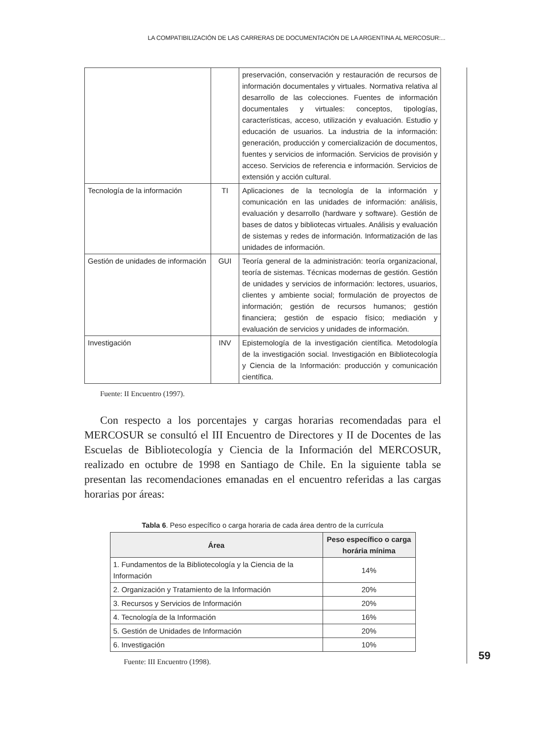LA COMPATIBILIZACIÓN DE LAS CARRERAS DE DOCUMENTACIÓN DE LA ARGENTINA AL MERCOSUR:...
| | | preservación, conservación y restauración de recursos de información documentales y virtuales. Normativa relativa al desarrollo de las colecciones. Fuentes de información documentales y virtuales: conceptos, tipologías, características, acceso, utilización y evaluación. Estudio y educación de usuarios. La industria de la información: generación, producción y comercialización de documentos, fuentes y servicios de información. Servicios de provisión y acceso. Servicios de referencia e información. Servicios de extensión y acción cultural. |
| Tecnología de la información | TI | Aplicaciones de la tecnología de la información y comunicación en las unidades de información: análisis, evaluación y desarrollo (hardware y software). Gestión de bases de datos y bibliotecas virtuales. Análisis y evaluación de sistemas y redes de información. Informatización de las unidades de información. |
| Gestión de unidades de información | GUI | Teoría general de la administración: teoría organizacional, teoría de sistemas. Técnicas modernas de gestión. Gestión de unidades y servicios de información: lectores, usuarios, clientes y ambiente social; formulación de proyectos de información; gestión de recursos humanos; gestión financiera; gestión de espacio físico; mediación y evaluación de servicios y unidades de información. |
| Investigación | INV | Epistemología de la investigación científica. Metodología de la investigación social. Investigación en Bibliotecología y Ciencia de la Información: producción y comunicación científica. |
Fuente: II Encuentro (1997).
Con respecto a los porcentajes y cargas horarias recomendadas para el MERCOSUR se consultó el III Encuentro de Directores y II de Docentes de las Escuelas de Bibliotecología y Ciencia de la Información del MERCOSUR, realizado en octubre de 1998 en Santiago de Chile. En la siguiente tabla se presentan las recomendaciones emanadas en el encuentro referidas a las cargas horarias por áreas:
Tabla 6. Peso específico o carga horaria de cada área dentro de la currícula
| Área | Peso específico o carga horária mínima |
| --- | --- |
| 1. Fundamentos de la Bibliotecología y la Ciencia de la Información | 14% |
| 2. Organización y Tratamiento de la Información | 20% |
| 3. Recursos y Servicios de Información | 20% |
| 4. Tecnología de la Información | 16% |
| 5. Gestión de Unidades de Información | 20% |
| 6. Investigación | 10% |
Fuente: III Encuentro (1998).
59